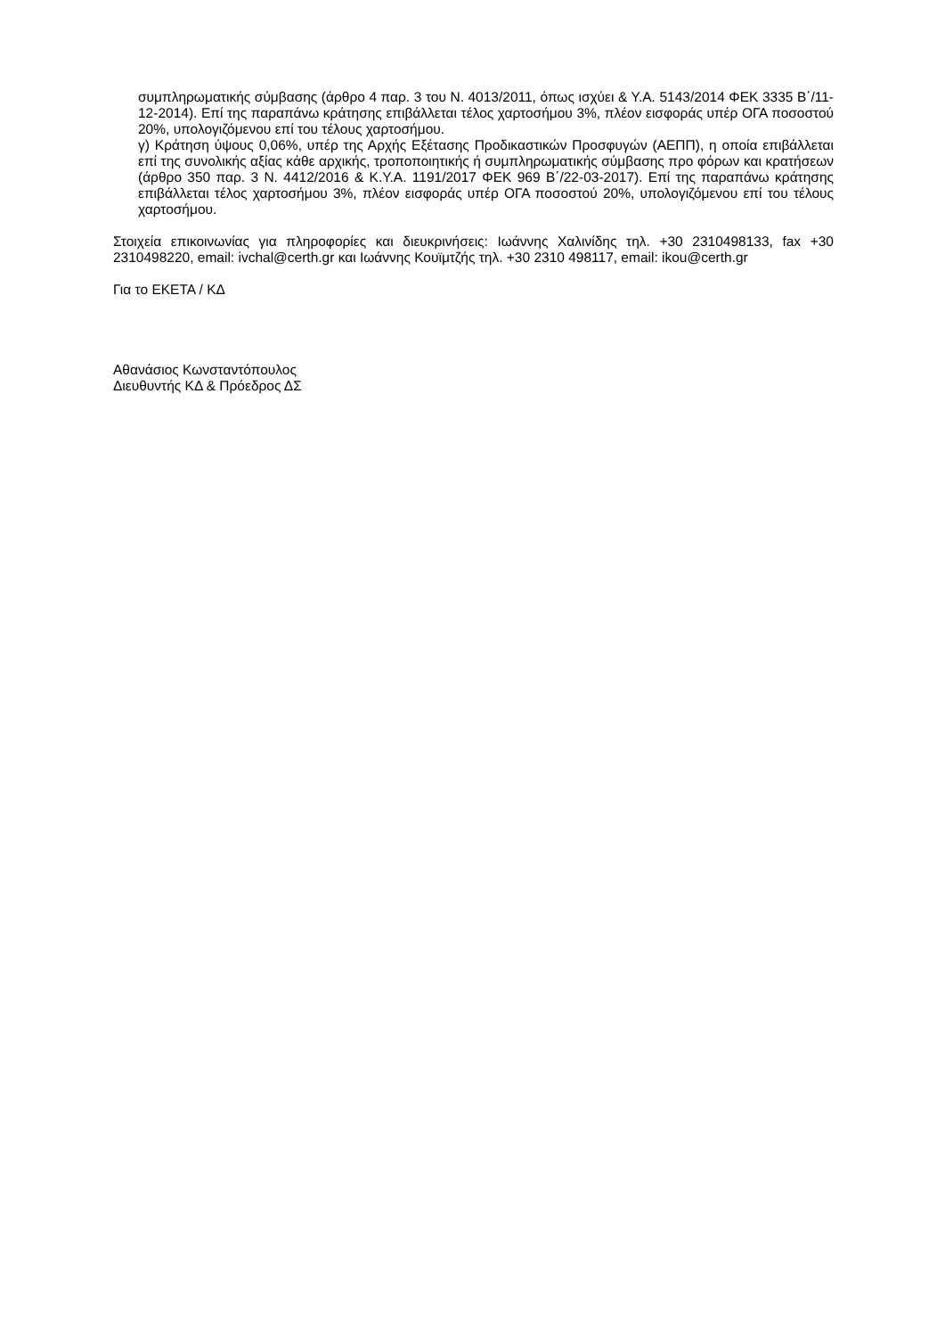συμπληρωματικής σύμβασης (άρθρο 4 παρ. 3 του Ν. 4013/2011, όπως ισχύει & Υ.Α. 5143/2014 ΦΕΚ 3335 Β΄/11-12-2014). Επί της παραπάνω κράτησης επιβάλλεται τέλος χαρτοσήμου 3%, πλέον εισφοράς υπέρ ΟΓΑ ποσοστού 20%, υπολογιζόμενου επί του τέλους χαρτοσήμου.
γ) Κράτηση ύψους 0,06%, υπέρ της Αρχής Εξέτασης Προδικαστικών Προσφυγών (ΑΕΠΠ), η οποία επιβάλλεται επί της συνολικής αξίας κάθε αρχικής, τροποποιητικής ή συμπληρωματικής σύμβασης προ φόρων και κρατήσεων (άρθρο 350 παρ. 3 Ν. 4412/2016 & Κ.Υ.Α. 1191/2017 ΦΕΚ 969 Β΄/22-03-2017). Επί της παραπάνω κράτησης επιβάλλεται τέλος χαρτοσήμου 3%, πλέον εισφοράς υπέρ ΟΓΑ ποσοστού 20%, υπολογιζόμενου επί του τέλους χαρτοσήμου.
Στοιχεία επικοινωνίας για πληροφορίες και διευκρινήσεις: Ιωάννης Χαλινίδης τηλ. +30 2310498133, fax +30 2310498220, email: ivchal@certh.gr και Ιωάννης Κουϊμτζής τηλ. +30 2310 498117, email: ikou@certh.gr
Για το ΕΚΕΤΑ / ΚΔ
Αθανάσιος Κωνσταντόπουλος
Διευθυντής ΚΔ & Πρόεδρος ΔΣ